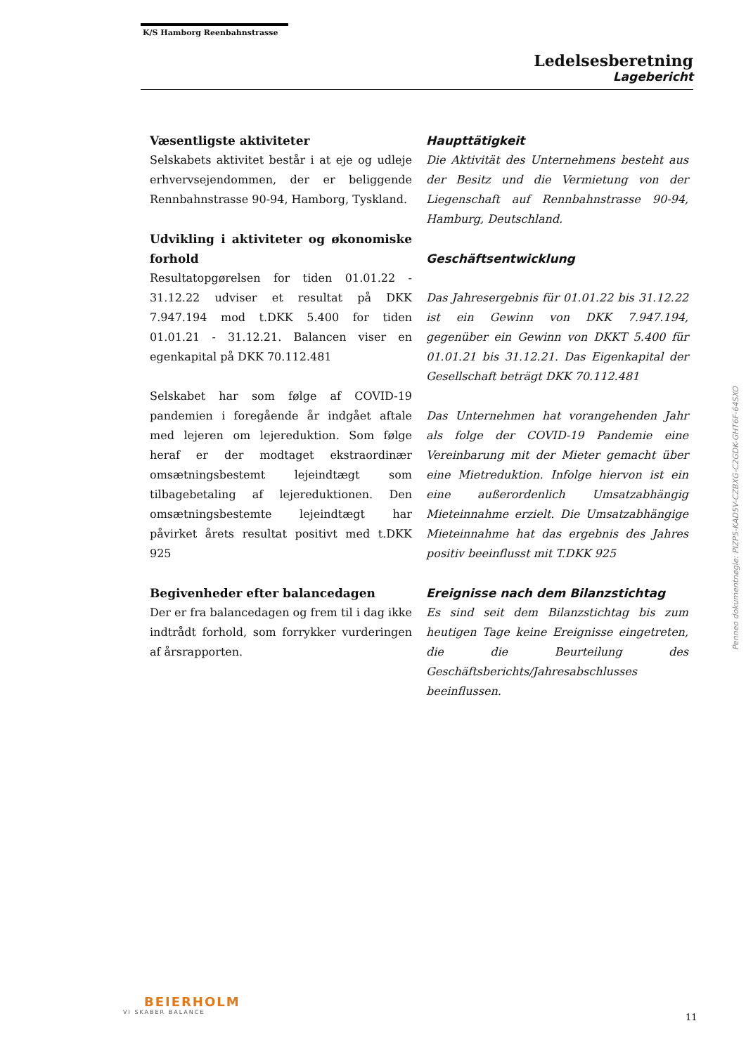K/S Hamborg Reenbahnstrasse
Ledelsesberetning
Lagebericht
Væsentligste aktiviteter
Selskabets aktivitet består i at eje og udleje erhvervsejendommen, der er beliggende Rennbahnstrasse 90-94, Hamborg, Tyskland.
Udvikling i aktiviteter og økonomiske forhold
Resultatopgørelsen for tiden 01.01.22 - 31.12.22 udviser et resultat på DKK 7.947.194 mod t.DKK 5.400 for tiden 01.01.21 - 31.12.21. Balancen viser en egenkapital på DKK 70.112.481
Selskabet har som følge af COVID-19 pandemien i foregående år indgået aftale med lejeren om lejereduktion. Som følge heraf er der modtaget ekstraordinær omsætningsbestemt lejeindtægt som tilbagebetaling af lejereduktionen. Den omsætningsbestemte lejeindtægt har påvirket årets resultat positivt med t.DKK 925
Begivenheder efter balancedagen
Der er fra balancedagen og frem til i dag ikke indtrådt forhold, som forrykker vurderingen af årsrapporten.
Haupttätigkeit
Die Aktivität des Unternehmens besteht aus der Besitz und die Vermietung von der Liegenschaft auf Rennbahnstrasse 90-94, Hamburg, Deutschland.
Geschäftsentwicklung
Das Jahresergebnis für 01.01.22 bis 31.12.22 ist ein Gewinn von DKK 7.947.194, gegenüber ein Gewinn von DKKT 5.400 für 01.01.21 bis 31.12.21. Das Eigenkapital der Gesellschaft beträgt DKK 70.112.481
Das Unternehmen hat vorangehenden Jahr als folge der COVID-19 Pandemie eine Vereinbarung mit der Mieter gemacht über eine Mietreduktion. Infolge hiervon ist ein eine außerordenlich Umsatzabhängig Mieteinnahme erzielt. Die Umsatzabhängige Mieteinnahme hat das ergebnis des Jahres positiv beeinflusst mit T.DKK 925
Ereignisse nach dem Bilanzstichtag
Es sind seit dem Bilanzstichtag bis zum heutigen Tage keine Ereignisse eingetreten, die die Beurteilung des Geschäftsberichts/Jahresabschlusses beeinflussen.
Penneo dokumentnøgle: PIZP5-KAD5V-CZBXG-C2GDK-GHT6F-64SXO
BEIERHOLM
VI SKABER BALANCE
11